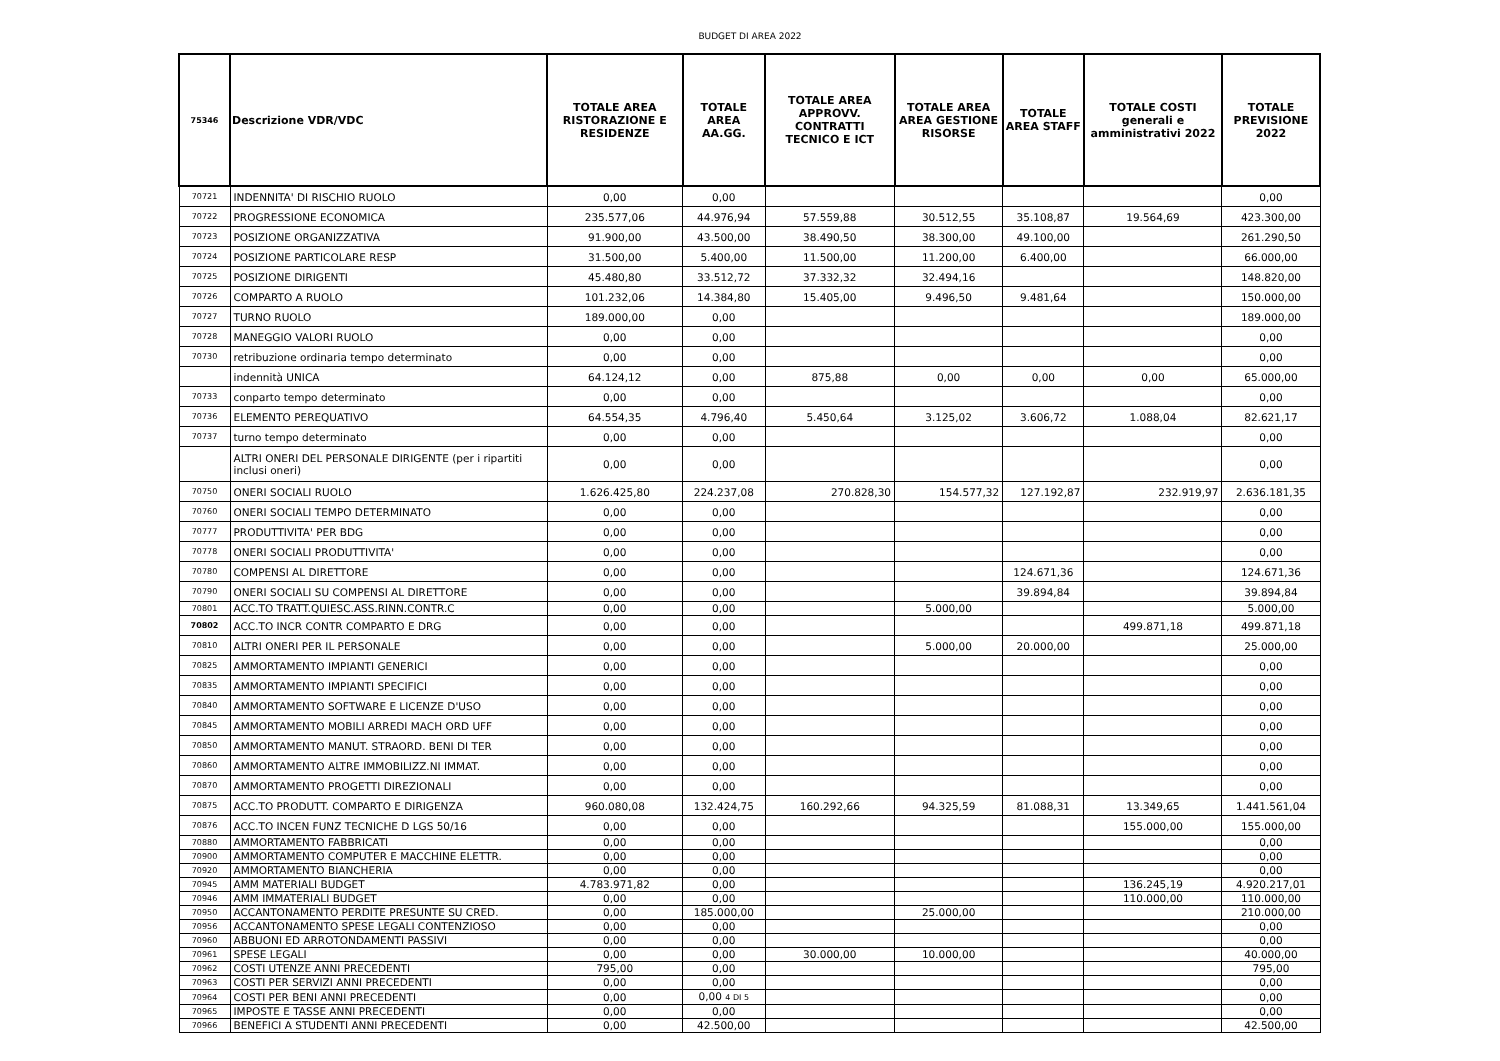BUDGET DI AREA 2022
| 75346 | Descrizione VDR/VDC | TOTALE AREA RISTORAZIONE E RESIDENZE | TOTALE AREA AA.GG. | TOTALE AREA APPROVV. CONTRATTI TECNICO E ICT | TOTALE AREA AREA GESTIONE RISORSE | TOTALE AREA STAFF | TOTALE COSTI generali e amministrativi 2022 | TOTALE PREVISIONE 2022 |
| --- | --- | --- | --- | --- | --- | --- | --- | --- |
| 70721 | INDENNITA' DI RISCHIO RUOLO | 0,00 | 0,00 | | | | | 0,00 |
| 70722 | PROGRESSIONE ECONOMICA | 235.577,06 | 44.976,94 | 57.559,88 | 30.512,55 | 35.108,87 | 19.564,69 | 423.300,00 |
| 70723 | POSIZIONE ORGANIZZATIVA | 91.900,00 | 43.500,00 | 38.490,50 | 38.300,00 | 49.100,00 | | 261.290,50 |
| 70724 | POSIZIONE PARTICOLARE RESP | 31.500,00 | 5.400,00 | 11.500,00 | 11.200,00 | 6.400,00 | | 66.000,00 |
| 70725 | POSIZIONE DIRIGENTI | 45.480,80 | 33.512,72 | 37.332,32 | 32.494,16 | | | 148.820,00 |
| 70726 | COMPARTO A RUOLO | 101.232,06 | 14.384,80 | 15.405,00 | 9.496,50 | 9.481,64 | | 150.000,00 |
| 70727 | TURNO RUOLO | 189.000,00 | 0,00 | | | | | 189.000,00 |
| 70728 | MANEGGIO VALORI RUOLO | 0,00 | 0,00 | | | | | 0,00 |
| 70730 | retribuzione ordinaria tempo determinato | 0,00 | 0,00 | | | | | 0,00 |
| | indennità UNICA | 64.124,12 | 0,00 | 875,88 | 0,00 | 0,00 | 0,00 | 65.000,00 |
| 70733 | conparto tempo determinato | 0,00 | 0,00 | | | | | 0,00 |
| 70736 | ELEMENTO PEREQUATIVO | 64.554,35 | 4.796,40 | 5.450,64 | 3.125,02 | 3.606,72 | 1.088,04 | 82.621,17 |
| 70737 | turno tempo determinato | 0,00 | 0,00 | | | | | 0,00 |
| | ALTRI ONERI DEL PERSONALE DIRIGENTE (per i ripartiti inclusi oneri) | 0,00 | 0,00 | | | | | 0,00 |
| 70750 | ONERI SOCIALI RUOLO | 1.626.425,80 | 224.237,08 | 270.828,30 | 154.577,32 | 127.192,87 | 232.919,97 | 2.636.181,35 |
| 70760 | ONERI SOCIALI TEMPO DETERMINATO | 0,00 | 0,00 | | | | | 0,00 |
| 70777 | PRODUTTIVITA' PER BDG | 0,00 | 0,00 | | | | | 0,00 |
| 70778 | ONERI SOCIALI PRODUTTIVITA' | 0,00 | 0,00 | | | | | 0,00 |
| 70780 | COMPENSI AL DIRETTORE | 0,00 | 0,00 | | | 124.671,36 | | 124.671,36 |
| 70790 | ONERI SOCIALI SU COMPENSI AL DIRETTORE | 0,00 | 0,00 | | | 39.894,84 | | 39.894,84 |
| 70801 | ACC.TO TRATT.QUIESC.ASS.RINN.CONTR.C | 0,00 | 0,00 | | 5.000,00 | | | 5.000,00 |
| 70802 | ACC.TO INCR CONTR COMPARTO E DRG | 0,00 | 0,00 | | | | 499.871,18 | 499.871,18 |
| 70810 | ALTRI ONERI PER IL PERSONALE | 0,00 | 0,00 | | 5.000,00 | 20.000,00 | | 25.000,00 |
| 70825 | AMMORTAMENTO IMPIANTI GENERICI | 0,00 | 0,00 | | | | | 0,00 |
| 70835 | AMMORTAMENTO IMPIANTI SPECIFICI | 0,00 | 0,00 | | | | | 0,00 |
| 70840 | AMMORTAMENTO SOFTWARE E LICENZE D'USO | 0,00 | 0,00 | | | | | 0,00 |
| 70845 | AMMORTAMENTO MOBILI ARREDI MACH ORD UFF | 0,00 | 0,00 | | | | | 0,00 |
| 70850 | AMMORTAMENTO MANUT. STRAORD. BENI DI TER | 0,00 | 0,00 | | | | | 0,00 |
| 70860 | AMMORTAMENTO ALTRE IMMOBILIZZ.NI IMMAT. | 0,00 | 0,00 | | | | | 0,00 |
| 70870 | AMMORTAMENTO PROGETTI DIREZIONALI | 0,00 | 0,00 | | | | | 0,00 |
| 70875 | ACC.TO PRODUTT. COMPARTO E DIRIGENZA | 960.080,08 | 132.424,75 | 160.292,66 | 94.325,59 | 81.088,31 | 13.349,65 | 1.441.561,04 |
| 70876 | ACC.TO INCEN FUNZ TECNICHE D LGS 50/16 | 0,00 | 0,00 | | | | 155.000,00 | 155.000,00 |
| 70880 | AMMORTAMENTO FABBRICATI | 0,00 | 0,00 | | | | | 0,00 |
| 70900 | AMMORTAMENTO COMPUTER E MACCHINE ELETTR. | 0,00 | 0,00 | | | | | 0,00 |
| 70920 | AMMORTAMENTO BIANCHERIA | 0,00 | 0,00 | | | | | 0,00 |
| 70945 | AMM MATERIALI BUDGET | 4.783.971,82 | 0,00 | | | | 136.245,19 | 4.920.217,01 |
| 70946 | AMM IMMATERIALI BUDGET | 0,00 | 0,00 | | | | 110.000,00 | 110.000,00 |
| 70950 | ACCANTONAMENTO PERDITE PRESUNTE SU CRED. | 0,00 | 185.000,00 | | 25.000,00 | | | 210.000,00 |
| 70956 | ACCANTONAMENTO SPESE LEGALI CONTENZIOSO | 0,00 | 0,00 | | | | | 0,00 |
| 70960 | ABBUONI ED ARROTONDAMENTI PASSIVI | 0,00 | 0,00 | | | | | 0,00 |
| 70961 | SPESE LEGALI | 0,00 | 0,00 | 30.000,00 | 10.000,00 | | | 40.000,00 |
| 70962 | COSTI UTENZE ANNI PRECEDENTI | 795,00 | 0,00 | | | | | 795,00 |
| 70963 | COSTI PER SERVIZI ANNI PRECEDENTI | 0,00 | 0,00 | | | | | 0,00 |
| 70964 | COSTI PER BENI ANNI PRECEDENTI | 0,00 | 0,00 4 DI 5 | | | | | 0,00 |
| 70965 | IMPOSTE E TASSE ANNI PRECEDENTI | 0,00 | 0,00 | | | | | 0,00 |
| 70966 | BENEFICI A STUDENTI ANNI PRECEDENTI | 0,00 | 42.500,00 | | | | | 42.500,00 |